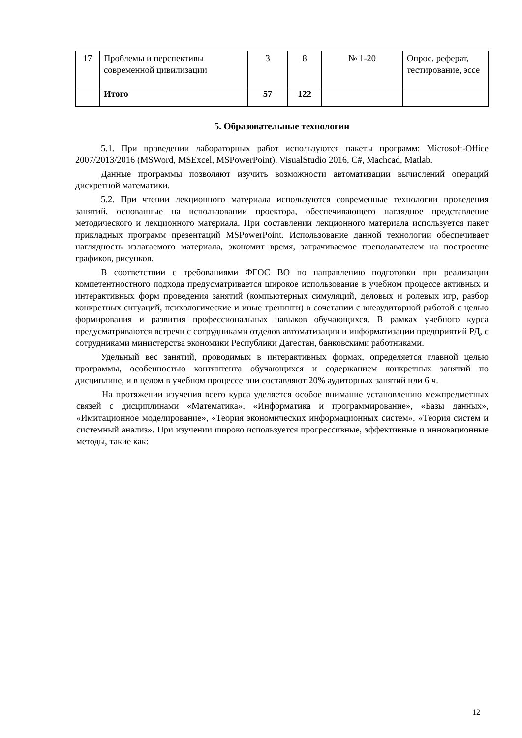| 17 | Проблемы и перспективы современной цивилизации | 3 | 8 | № 1-20 | Опрос, реферат, тестирование, эссе |
| | Итого | 57 | 122 | | |
5. Образовательные технологии
5.1. При проведении лабораторных работ используются пакеты программ: Microsoft-Office 2007/2013/2016 (MSWord, MSExcel, MSPowerPoint), VisualStudio 2016, C#, Machcad, Matlab.
Данные программы позволяют изучить возможности автоматизации вычислений операций дискретной математики.
5.2. При чтении лекционного материала используются современные технологии проведения занятий, основанные на использовании проектора, обеспечивающего наглядное представление методического и лекционного материала. При составлении лекционного материала используется пакет прикладных программ презентаций MSPowerPoint. Использование данной технологии обеспечивает наглядность излагаемого материала, экономит время, затрачиваемое преподавателем на построение графиков, рисунков.
В соответствии с требованиями ФГОС ВО по направлению подготовки при реализации компетентностного подхода предусматривается широкое использование в учебном процессе активных и интерактивных форм проведения занятий (компьютерных симуляций, деловых и ролевых игр, разбор конкретных ситуаций, психологические и иные тренинги) в сочетании с внеаудиторной работой с целью формирования и развития профессиональных навыков обучающихся. В рамках учебного курса предусматриваются встречи с сотрудниками отделов автоматизации и информатизации предприятий РД, с сотрудниками министерства экономики Республики Дагестан, банковскими работниками.
Удельный вес занятий, проводимых в интерактивных формах, определяется главной целью программы, особенностью контингента обучающихся и содержанием конкретных занятий по дисциплине, и в целом в учебном процессе они составляют 20% аудиторных занятий или 6 ч.
На протяжении изучения всего курса уделяется особое внимание установлению межпредметных связей с дисциплинами «Математика», «Информатика и программирование», «Базы данных», «Имитационное моделирование», «Теория экономических информационных систем», «Теория систем и системный анализ». При изучении широко используется прогрессивные, эффективные и инновационные методы, такие как:
12